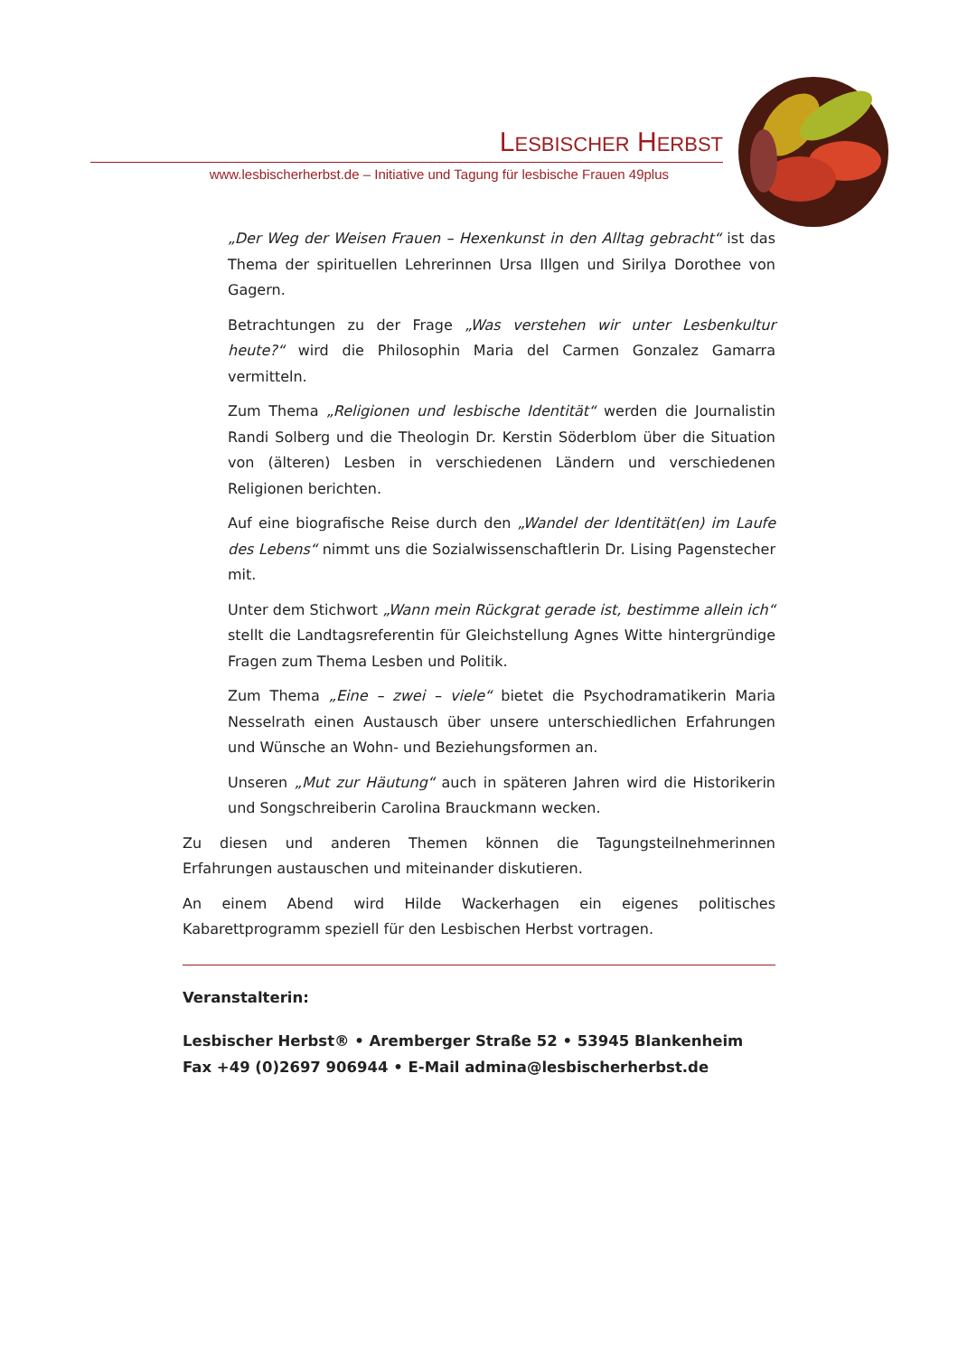LESBISCHER HERBST
www.lesbischerherbst.de – Initiative und Tagung für lesbische Frauen 49plus
„Der Weg der Weisen Frauen – Hexenkunst in den Alltag gebracht“ ist das Thema der spirituellen Lehrerinnen Ursa Illgen und Sirilya Dorothee von Gagern.
Betrachtungen zu der Frage „Was verstehen wir unter Lesbenkultur heute?“ wird die Philosophin Maria del Carmen Gonzalez Gamarra vermitteln.
Zum Thema „Religionen und lesbische Identität“ werden die Journalistin Randi Solberg und die Theologin Dr. Kerstin Söderblom über die Situation von (älteren) Lesben in verschiedenen Ländern und verschiedenen Religionen berichten.
Auf eine biografische Reise durch den „Wandel der Identität(en) im Laufe des Lebens“ nimmt uns die Sozialwissenschaftlerin Dr. Lising Pagenstecher mit.
Unter dem Stichwort „Wann mein Rückgrat gerade ist, bestimme allein ich“ stellt die Landtagsreferentin für Gleichstellung Agnes Witte hintergründige Fragen zum Thema Lesben und Politik.
Zum Thema „Eine – zwei – viele“ bietet die Psychodramatikerin Maria Nesselrath einen Austausch über unsere unterschiedlichen Erfahrungen und Wünsche an Wohn- und Beziehungsformen an.
Unseren „Mut zur Häutung“ auch in späteren Jahren wird die Historikerin und Songschreiberin Carolina Brauckmann wecken.
Zu diesen und anderen Themen können die Tagungsteilnehmerinnen Erfahrungen austauschen und miteinander diskutieren.
An einem Abend wird Hilde Wackerhagen ein eigenes politisches Kabarettprogramm speziell für den Lesbischen Herbst vortragen.
Veranstalterin:
Lesbischer Herbst® • Aremberger Straße 52 • 53945 Blankenheim
Fax +49 (0)2697 906944 • E-Mail admina@lesbischerherbst.de